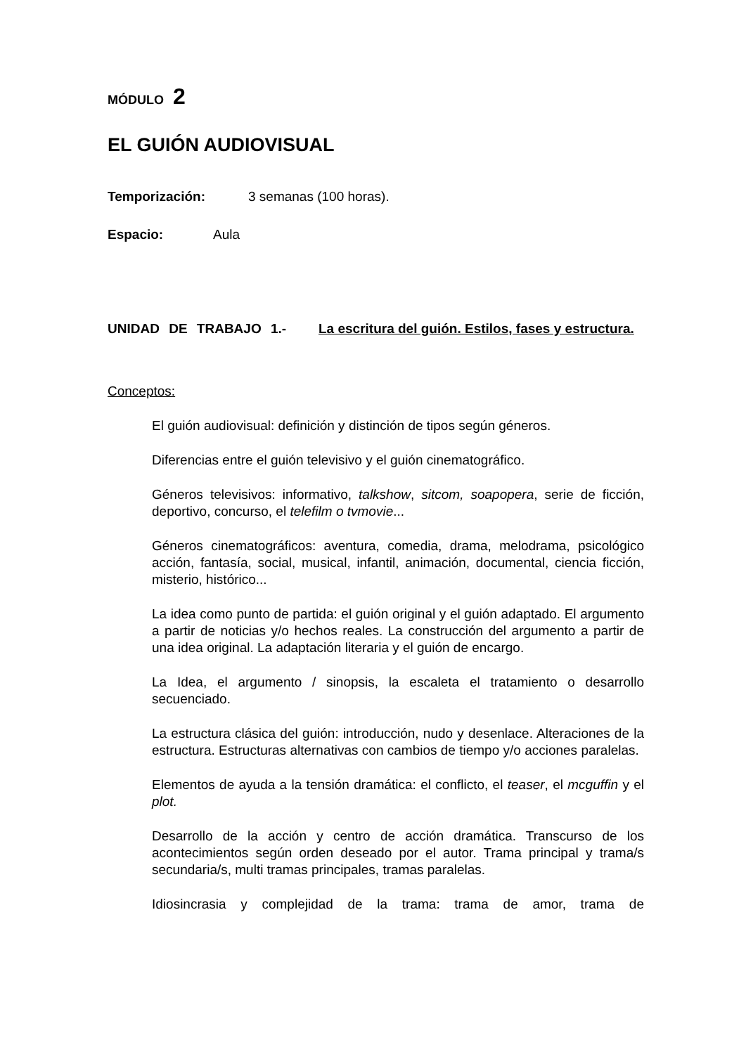MÓDULO 2
EL GUIÓN AUDIOVISUAL
Temporización: 3 semanas (100 horas).
Espacio: Aula
UNIDAD DE TRABAJO 1.- La escritura del guión. Estilos, fases y estructura.
Conceptos:
El guión audiovisual: definición y distinción de tipos según géneros.
Diferencias entre el guión televisivo y el guión cinematográfico.
Géneros televisivos: informativo, talkshow, sitcom, soapopera, serie de ficción, deportivo, concurso, el telefilm o tvmovie...
Géneros cinematográficos: aventura, comedia, drama, melodrama, psicológico acción, fantasía, social, musical, infantil, animación, documental, ciencia ficción, misterio, histórico...
La idea como punto de partida: el guión original y el guión adaptado. El argumento a partir de noticias y/o hechos reales. La construcción del argumento a partir de una idea original. La adaptación literaria y el guión de encargo.
La Idea, el argumento / sinopsis, la escaleta el tratamiento o desarrollo secuenciado.
La estructura clásica del guión: introducción, nudo y desenlace. Alteraciones de la estructura. Estructuras alternativas con cambios de tiempo y/o acciones paralelas.
Elementos de ayuda a la tensión dramática: el conflicto, el teaser, el mcguffin y el plot.
Desarrollo de la acción y centro de acción dramática. Transcurso de los acontecimientos según orden deseado por el autor. Trama principal y trama/s secundaria/s, multi tramas principales, tramas paralelas.
Idiosincrasia y complejidad de la trama: trama de amor, trama de